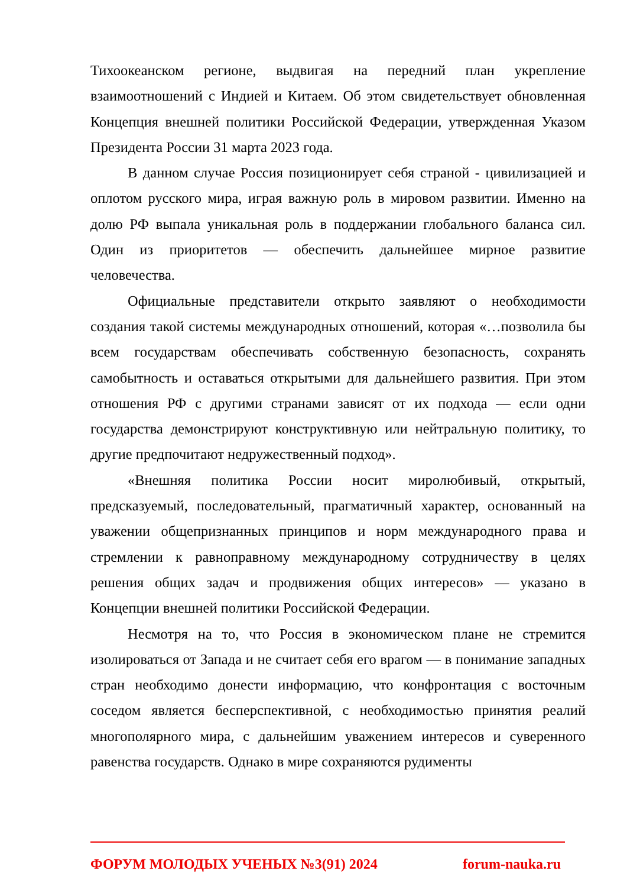Тихоокеанском регионе, выдвигая на передний план укрепление взаимоотношений с Индией и Китаем. Об этом свидетельствует обновленная Концепция внешней политики Российской Федерации, утвержденная Указом Президента России 31 марта 2023 года.
В данном случае Россия позиционирует себя страной - цивилизацией и оплотом русского мира, играя важную роль в мировом развитии. Именно на долю РФ выпала уникальная роль в поддержании глобального баланса сил. Один из приоритетов — обеспечить дальнейшее мирное развитие человечества.
Официальные представители открыто заявляют о необходимости создания такой системы международных отношений, которая «…позволила бы всем государствам обеспечивать собственную безопасность, сохранять самобытность и оставаться открытыми для дальнейшего развития. При этом отношения РФ с другими странами зависят от их подхода — если одни государства демонстрируют конструктивную или нейтральную политику, то другие предпочитают недружественный подход».
«Внешняя политика России носит миролюбивый, открытый, предсказуемый, последовательный, прагматичный характер, основанный на уважении общепризнанных принципов и норм международного права и стремлении к равноправному международному сотрудничеству в целях решения общих задач и продвижения общих интересов» — указано в Концепции внешней политики Российской Федерации.
Несмотря на то, что Россия в экономическом плане не стремится изолироваться от Запада и не считает себя его врагом — в понимание западных стран необходимо донести информацию, что конфронтация с восточным соседом является бесперспективной, с необходимостью принятия реалий многополярного мира, с дальнейшим уважением интересов и суверенного равенства государств. Однако в мире сохраняются рудименты
ФОРУМ МОЛОДЫХ УЧЕНЫХ №3(91) 2024 forum-nauka.ru